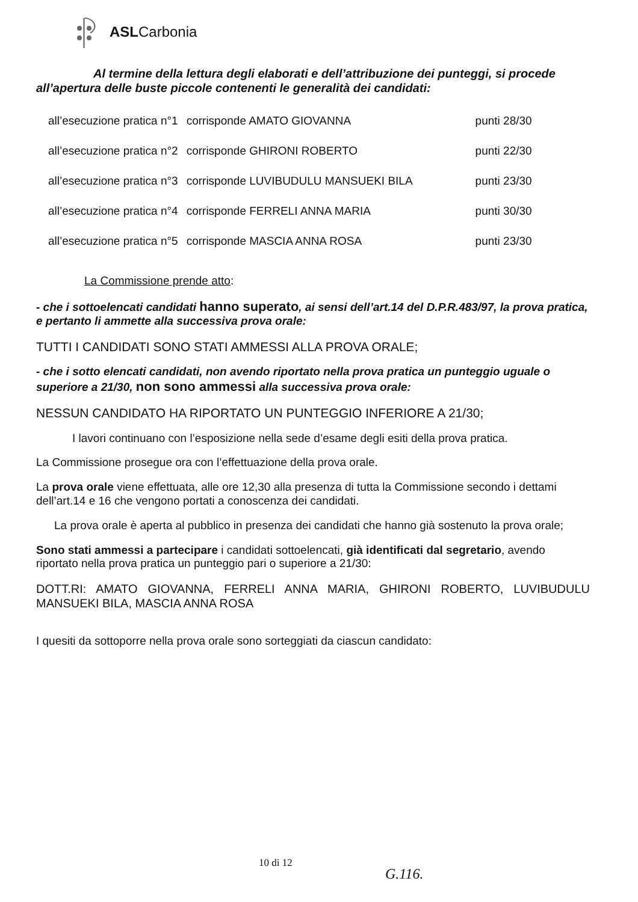ASLCarbonia
Al termine della lettura degli elaborati e dell’attribuzione dei punteggi, si procede all’apertura delle buste piccole contenenti le generalità dei candidati:
| all’esecuzione pratica n°1 | corrisponde AMATO GIOVANNA | punti 28/30 |
| all’esecuzione pratica n°2 | corrisponde GHIRONI ROBERTO | punti 22/30 |
| all’esecuzione pratica n°3 | corrisponde LUVIBUDULU MANSUEKI BILA | punti 23/30 |
| all’esecuzione pratica n°4 | corrisponde FERRELI ANNA MARIA | punti 30/30 |
| all’esecuzione pratica n°5 | corrisponde MASCIA ANNA ROSA | punti 23/30 |
La Commissione prende atto:
- che i sottoelencati candidati hanno superato, ai sensi dell’art.14 del D.P.R.483/97, la prova pratica, e pertanto li ammette alla successiva prova orale:
TUTTI I CANDIDATI SONO STATI AMMESSI ALLA PROVA ORALE;
- che i sotto elencati candidati, non avendo riportato nella prova pratica un punteggio uguale o superiore a 21/30, non sono ammessi alla successiva prova orale:
NESSUN CANDIDATO HA RIPORTATO UN PUNTEGGIO INFERIORE A 21/30;
I lavori continuano con l’esposizione nella sede d’esame degli esiti della prova pratica.
La Commissione prosegue ora con l’effettuazione della prova orale.
La prova orale viene effettuata, alle ore 12,30 alla presenza di tutta la Commissione secondo i dettami dell’art.14 e 16 che vengono portati a conoscenza dei candidati.
La prova orale è aperta al pubblico in presenza dei candidati che hanno già sostenuto la prova orale;
Sono stati ammessi a partecipare i candidati sottoelencati, già identificati dal segretario, avendo riportato nella prova pratica un punteggio pari o superiore a 21/30:
DOTT.RI: AMATO GIOVANNA, FERRELI ANNA MARIA, GHIRONI ROBERTO, LUVIBUDULU MANSUEKI BILA, MASCIA ANNA ROSA
I quesiti da sottoporre nella prova orale sono sorteggiati da ciascun candidato:
10 di 12
G.116.